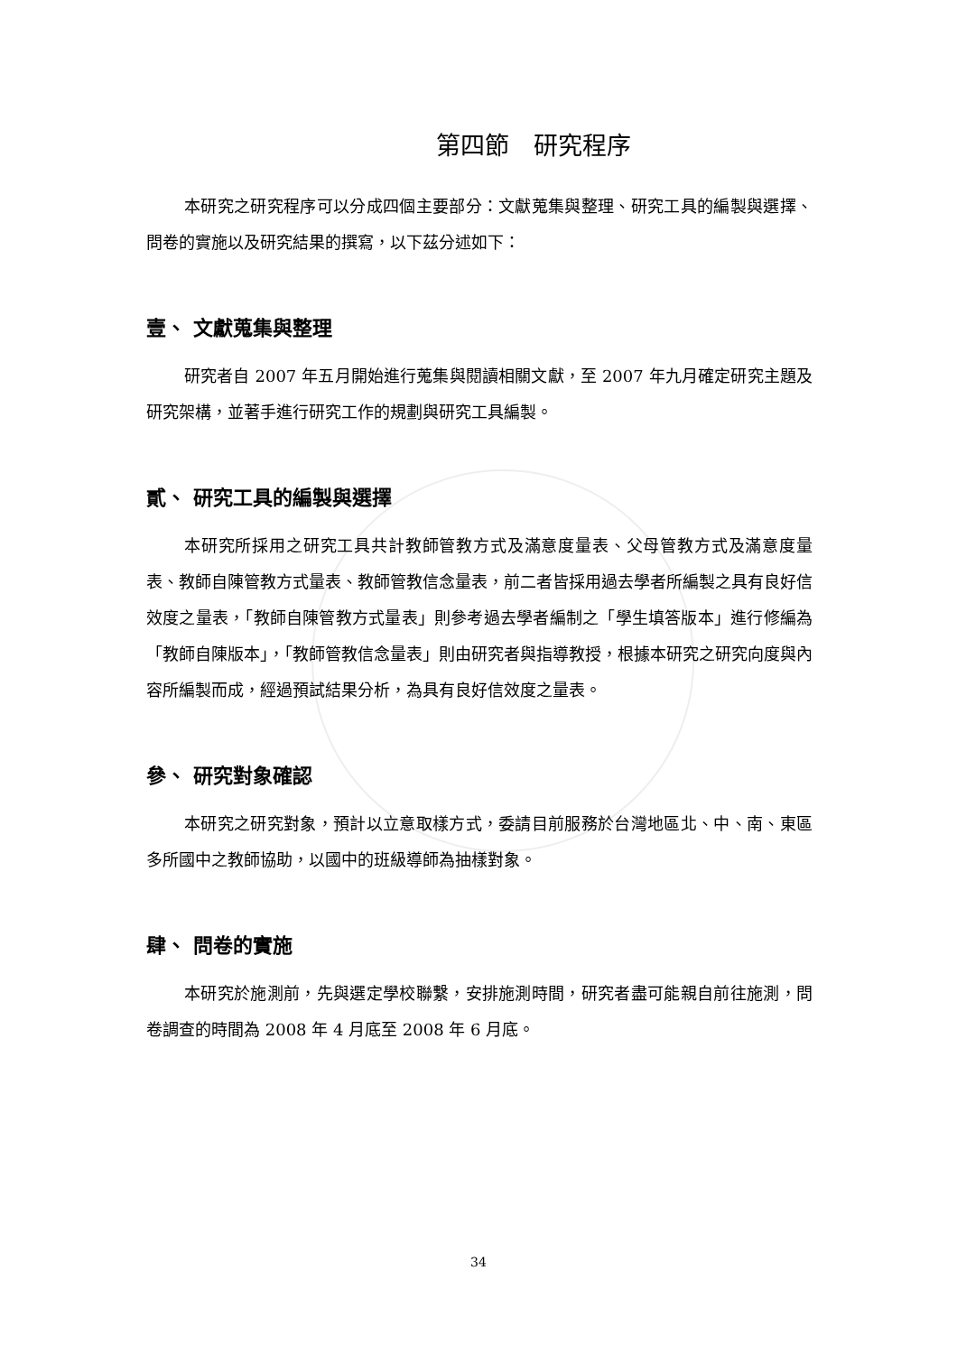第四節　研究程序
本研究之研究程序可以分成四個主要部分：文獻蒐集與整理、研究工具的編製與選擇、問卷的實施以及研究結果的撰寫，以下茲分述如下：
壹、 文獻蒐集與整理
研究者自 2007 年五月開始進行蒐集與閱讀相關文獻，至 2007 年九月確定研究主題及研究架構，並著手進行研究工作的規劃與研究工具編製。
貳、 研究工具的編製與選擇
本研究所採用之研究工具共計教師管教方式及滿意度量表、父母管教方式及滿意度量表、教師自陳管教方式量表、教師管教信念量表，前二者皆採用過去學者所編製之具有良好信效度之量表，「教師自陳管教方式量表」則參考過去學者編制之「學生填答版本」進行修編為「教師自陳版本」，「教師管教信念量表」則由研究者與指導教授，根據本研究之研究向度與內容所編製而成，經過預試結果分析，為具有良好信效度之量表。
參、 研究對象確認
本研究之研究對象，預計以立意取樣方式，委請目前服務於台灣地區北、中、南、東區多所國中之教師協助，以國中的班級導師為抽樣對象。
肆、 問卷的實施
本研究於施測前，先與選定學校聯繫，安排施測時間，研究者盡可能親自前往施測，問卷調查的時間為 2008 年 4 月底至 2008 年 6 月底。
34